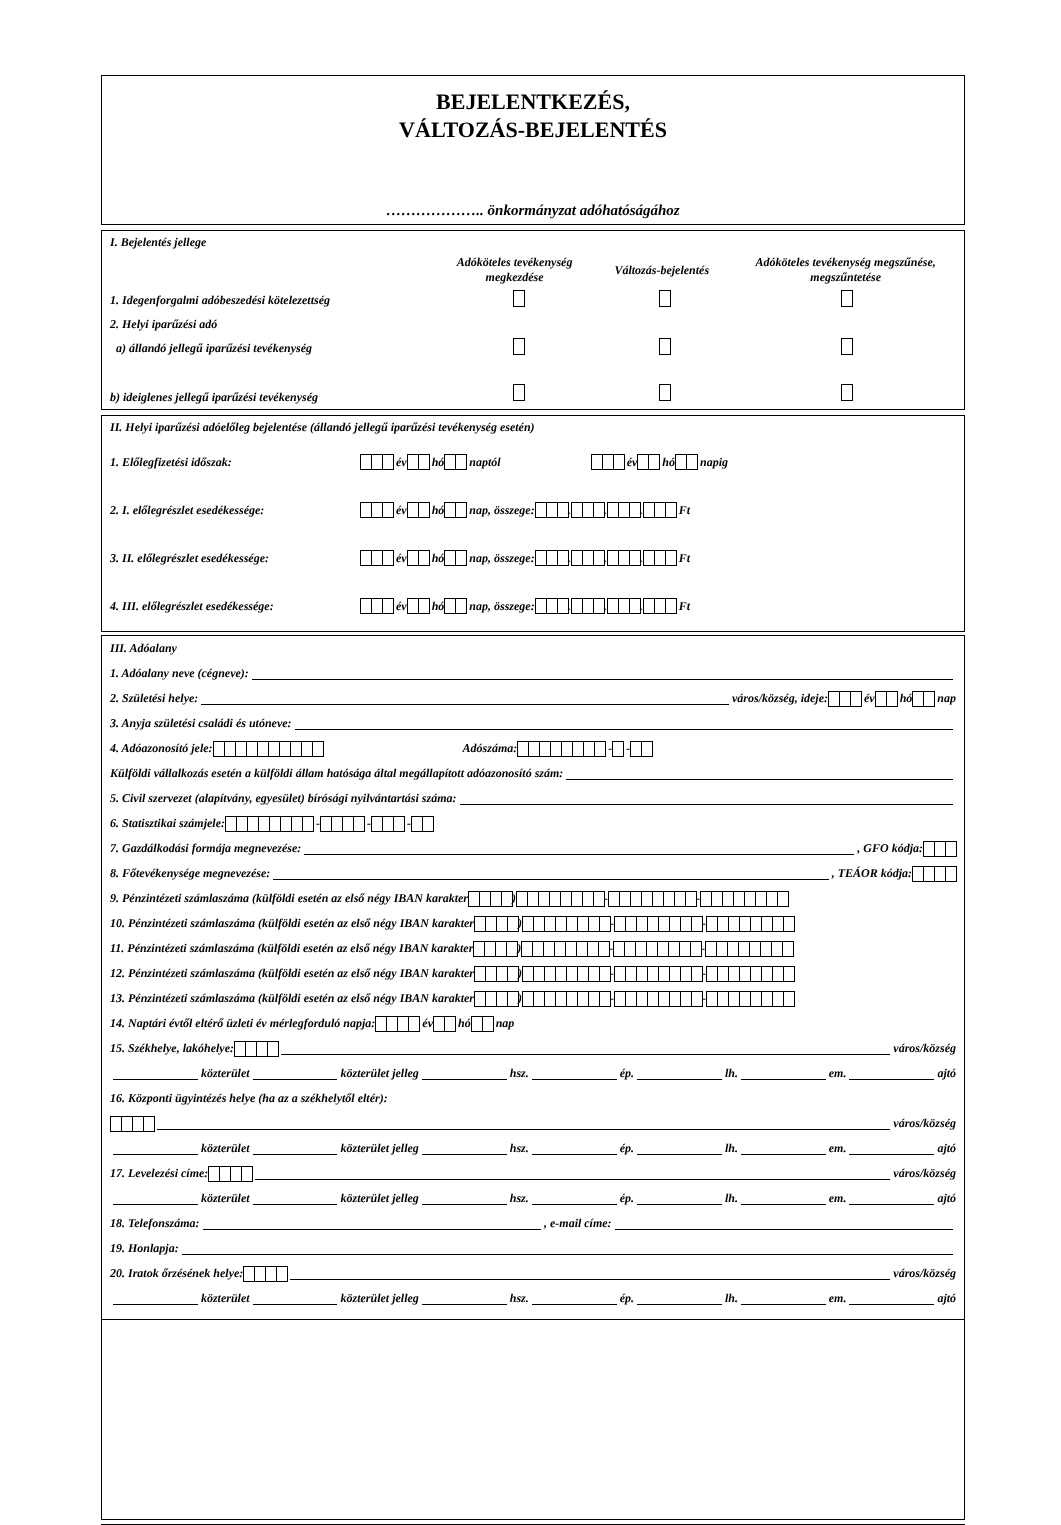BEJELENTKEZÉS,
VÁLTOZÁS-BEJELENTÉS
……………….. önkormányzat adóhatóságához
I. Bejelentés jellege
Adóköteles tevékenység megkezdése Változás-bejelentés Adóköteles tevékenység megszűnése, megszűntetése
1. Idegenforgalmi adóbeszedési kötelezettség
2. Helyi iparűzési adó
a) állandó jellegű iparűzési tevékenység
b) ideiglenes jellegű iparűzési tevékenység
II. Helyi iparűzési adóelőleg bejelentése (állandó jellegű iparűzési tevékenység esetén)
1. Előlegfizetési időszak: év hó naptól év hó napig
2. I. előlegrészlet esedékessége: év hó nap, összege: . . . Ft
3. II. előlegrészlet esedékessége: év hó nap, összege: . . . Ft
4. III. előlegrészlet esedékessége: év hó nap, összege: . . . Ft
III. Adóalany
1. Adóalany neve (cégneve):
2. Születési helye: város/község, ideje: év hó nap
3. Anyja születési családi és utóneve:
4. Adóazonosító jele: Adószáma: - -
Külföldi vállalkozás esetén a külföldi állam hatósága által megállapított adóazonosító szám:
5. Civil szervezet (alapítvány, egyesület) bírósági nyilvántartási száma:
6. Statisztikai számjele: - - -
7. Gazdálkodási formája megnevezése: , GFO kódja:
8. Főtevékenysége megnevezése: , TEÁOR kódja:
9. Pénzintézeti számlaszáma (külföldi esetén az első négy IBAN karakter ) - -
10. Pénzintézeti számlaszáma (külföldi esetén az első négy IBAN karakter ) - -
11. Pénzintézeti számlaszáma (külföldi esetén az első négy IBAN karakter ) - -
12. Pénzintézeti számlaszáma (külföldi esetén az első négy IBAN karakter ) - -
13. Pénzintézeti számlaszáma (külföldi esetén az első négy IBAN karakter ) - -
14. Naptári évtől eltérő üzleti év mérlegforduló napja: év hó nap
15. Székhelye, lakóhelye: város/község
közterület közterület jelleg hsz. ép. lh. em. ajtó
16. Központi ügyintézés helye (ha az a székhelytől eltér):
város/község
közterület közterület jelleg hsz. ép. lh. em. ajtó
17. Levelezési címe: város/község
közterület közterület jelleg hsz. ép. lh. em. ajtó
18. Telefonszáma: , e-mail címe:
19. Honlapja:
20. Iratok őrzésének helye: város/község
közterület közterület jelleg hsz. ép. lh. em. ajtó